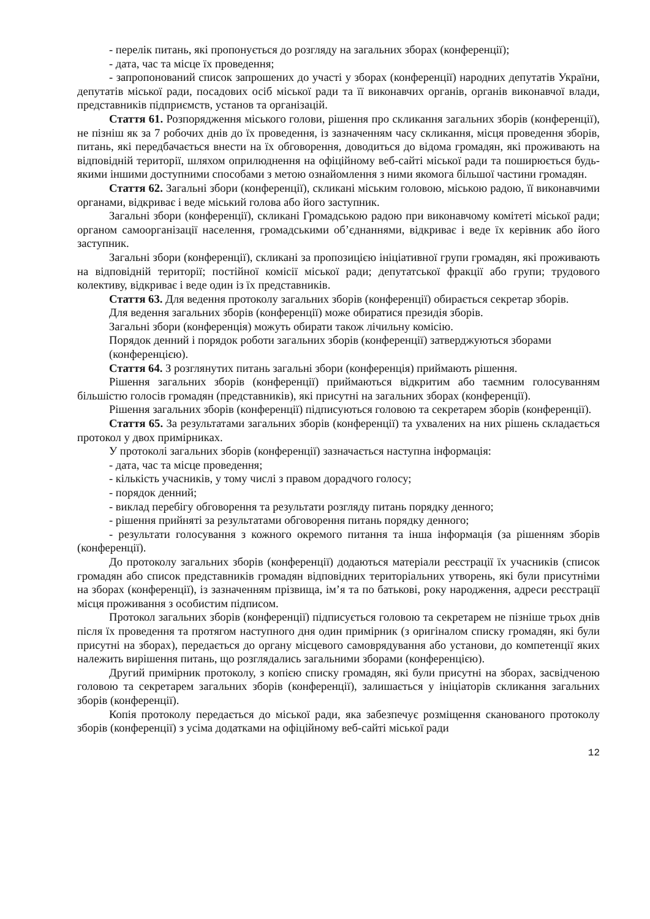- перелік питань, які пропонується до розгляду на загальних зборах (конференції);
- дата, час та місце їх проведення;
- запропонований список запрошених до участі у зборах (конференції) народних депутатів України, депутатів міської ради, посадових осіб міської ради та її виконавчих органів, органів виконавчої влади, представників підприємств, установ та організацій.
Стаття 61. Розпорядження міського голови, рішення про скликання загальних зборів (конференції), не пізніш як за 7 робочих днів до їх проведення, із зазначенням часу скликання, місця проведення зборів, питань, які передбачається внести на їх обговорення, доводиться до відома громадян, які проживають на відповідній території, шляхом оприлюднення на офіційному веб-сайті міської ради та поширюється будь-якими іншими доступними способами з метою ознайомлення з ними якомога більшої частини громадян.
Стаття 62. Загальні збори (конференції), скликані міським головою, міською радою, її виконавчими органами, відкриває і веде міський голова або його заступник.
Загальні збори (конференції), скликані Громадською радою при виконавчому комітеті міської ради; органом самоорганізації населення, громадськими об’єднаннями, відкриває і веде їх керівник або його заступник.
Загальні збори (конференції), скликані за пропозицією ініціативної групи громадян, які проживають на відповідній території; постійної комісії міської ради; депутатської фракції або групи; трудового колективу, відкриває і веде один із їх представників.
Стаття 63. Для ведення протоколу загальних зборів (конференції) обирається секретар зборів.
Для ведення загальних зборів (конференції) може обиратися президія зборів.
Загальні збори (конференція) можуть обирати також лічильну комісію.
Порядок денний і порядок роботи загальних зборів (конференції) затверджуються зборами (конференцією).
Стаття 64. З розглянутих питань загальні збори (конференція) приймають рішення.
Рішення загальних зборів (конференції) приймаються відкритим або таємним голосуванням більшістю голосів громадян (представників), які присутні на загальних зборах (конференції).
Рішення загальних зборів (конференції) підписуються головою та секретарем зборів (конференції).
Стаття 65. За результатами загальних зборів (конференції) та ухвалених на них рішень складається протокол у двох примірниках.
У протоколі загальних зборів (конференції) зазначається наступна інформація:
- дата, час та місце проведення;
- кількість учасників, у тому числі з правом дорадчого голосу;
- порядок денний;
- виклад перебігу обговорення та результати розгляду питань порядку денного;
- рішення прийняті за результатами обговорення питань порядку денного;
- результати голосування з кожного окремого питання та інша інформація (за рішенням зборів (конференції).
До протоколу загальних зборів (конференції) додаються матеріали реєстрації їх учасників (список громадян або список представників громадян відповідних територіальних утворень, які були присутніми на зборах (конференції), із зазначенням прізвища, ім’я та по батькові, року народження, адреси реєстрації місця проживання з особистим підписом.
Протокол загальних зборів (конференції) підписується головою та секретарем не пізніше трьох днів після їх проведення та протягом наступного дня один примірник (з оригіналом списку громадян, які були присутні на зборах), передається до органу місцевого самоврядування або установи, до компетенції яких належить вирішення питань, що розглядались загальними зборами (конференцією).
Другий примірник протоколу, з копією списку громадян, які були присутні на зборах, засвідченою головою та секретарем загальних зборів (конференції), залишається у ініціаторів скликання загальних зборів (конференції).
Копія протоколу передається до міської ради, яка забезпечує розміщення сканованого протоколу зборів (конференції) з усіма додатками на офіційному веб-сайті міської ради
12